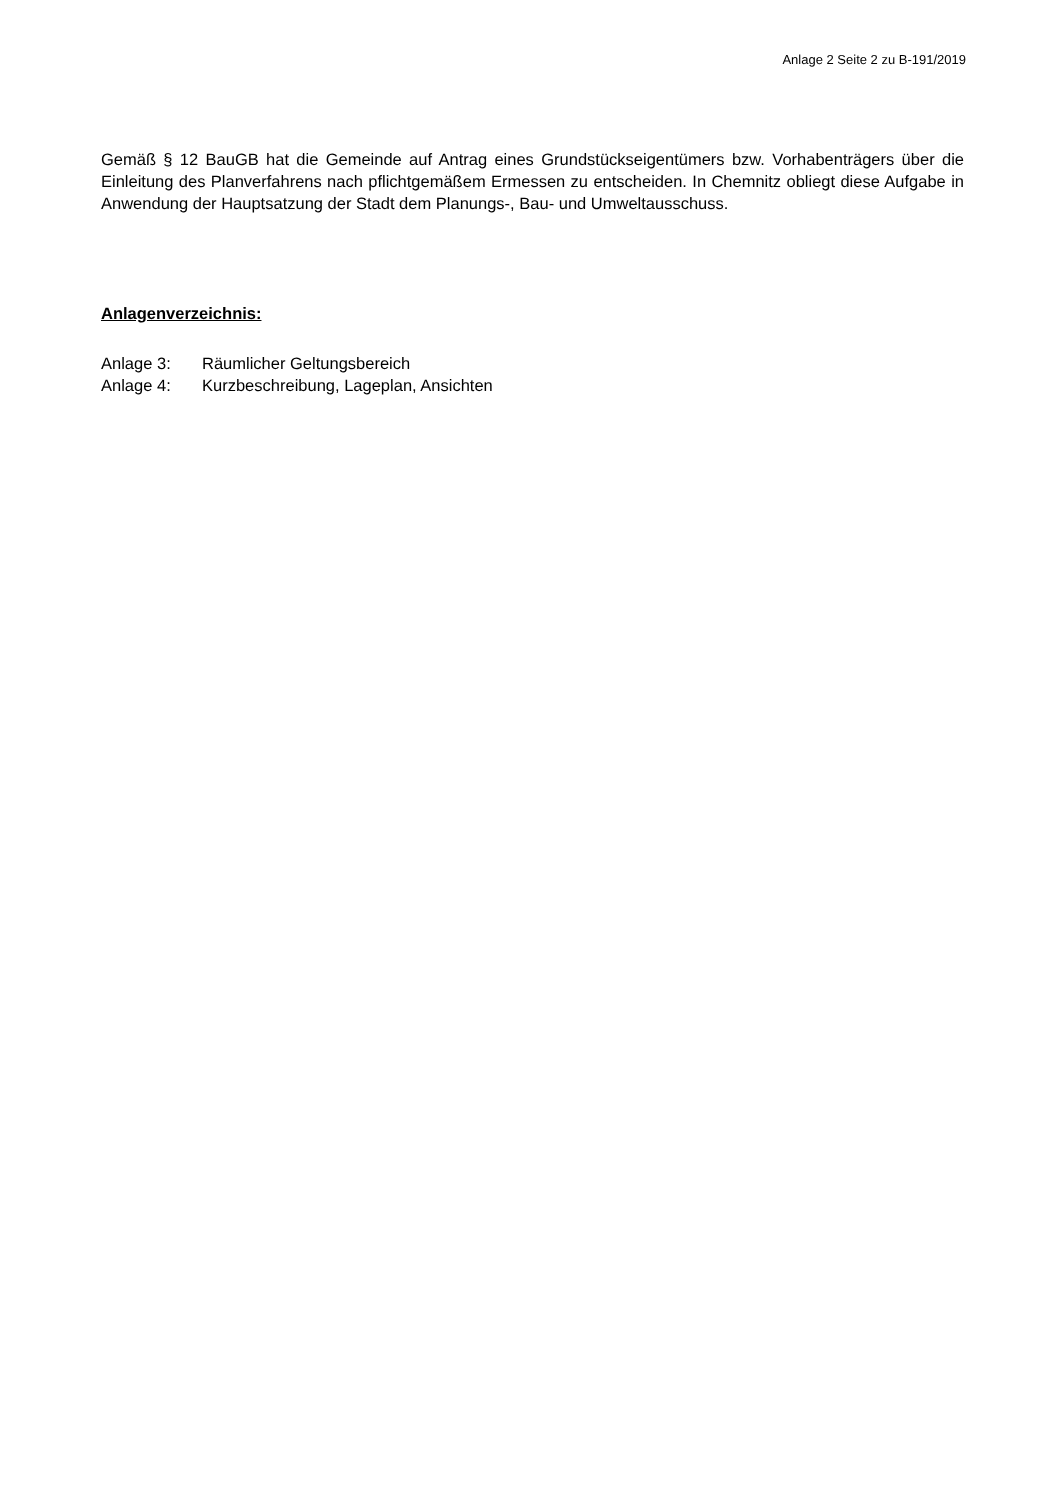Anlage 2 Seite 2 zu B-191/2019
Gemäß § 12 BauGB hat die Gemeinde auf Antrag eines Grundstückseigentümers bzw. Vorhaben­trägers über die Einleitung des Planverfahrens nach pflichtgemäßem Ermessen zu entscheiden. In Chemnitz obliegt diese Aufgabe in Anwendung der Hauptsatzung der Stadt dem Planungs-, Bau- und Umweltausschuss.
Anlagenverzeichnis:
Anlage 3: Räumlicher Geltungsbereich
Anlage 4: Kurzbeschreibung, Lageplan, Ansichten